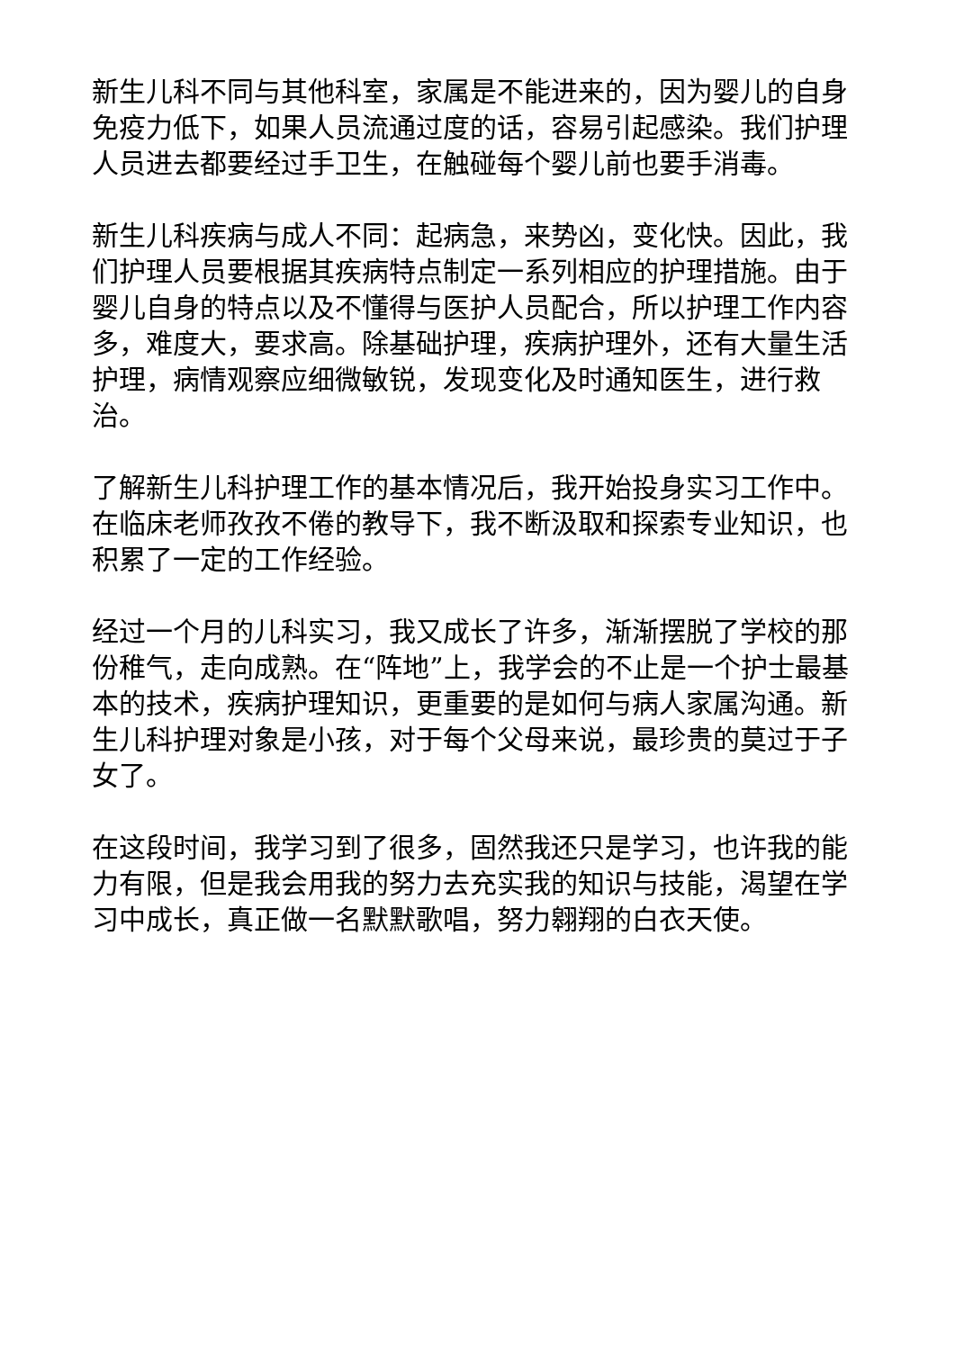新生儿科不同与其他科室，家属是不能进来的，因为婴儿的自身免疫力低下，如果人员流通过度的话，容易引起感染。我们护理人员进去都要经过手卫生，在触碰每个婴儿前也要手消毒。
新生儿科疾病与成人不同：起病急，来势凶，变化快。因此，我们护理人员要根据其疾病特点制定一系列相应的护理措施。由于婴儿自身的特点以及不懂得与医护人员配合，所以护理工作内容多，难度大，要求高。除基础护理，疾病护理外，还有大量生活护理，病情观察应细微敏锐，发现变化及时通知医生，进行救治。
了解新生儿科护理工作的基本情况后，我开始投身实习工作中。在临床老师孜孜不倦的教导下，我不断汲取和探索专业知识，也积累了一定的工作经验。
经过一个月的儿科实习，我又成长了许多，渐渐摆脱了学校的那份稚气，走向成熟。在“阵地”上，我学会的不止是一个护士最基本的技术，疾病护理知识，更重要的是如何与病人家属沟通。新生儿科护理对象是小孩，对于每个父母来说，最珍贵的莫过于子女了。
在这段时间，我学习到了很多，固然我还只是学习，也许我的能力有限，但是我会用我的努力去充实我的知识与技能，渴望在学习中成长，真正做一名默默歌唱，努力翱翔的白衣天使。